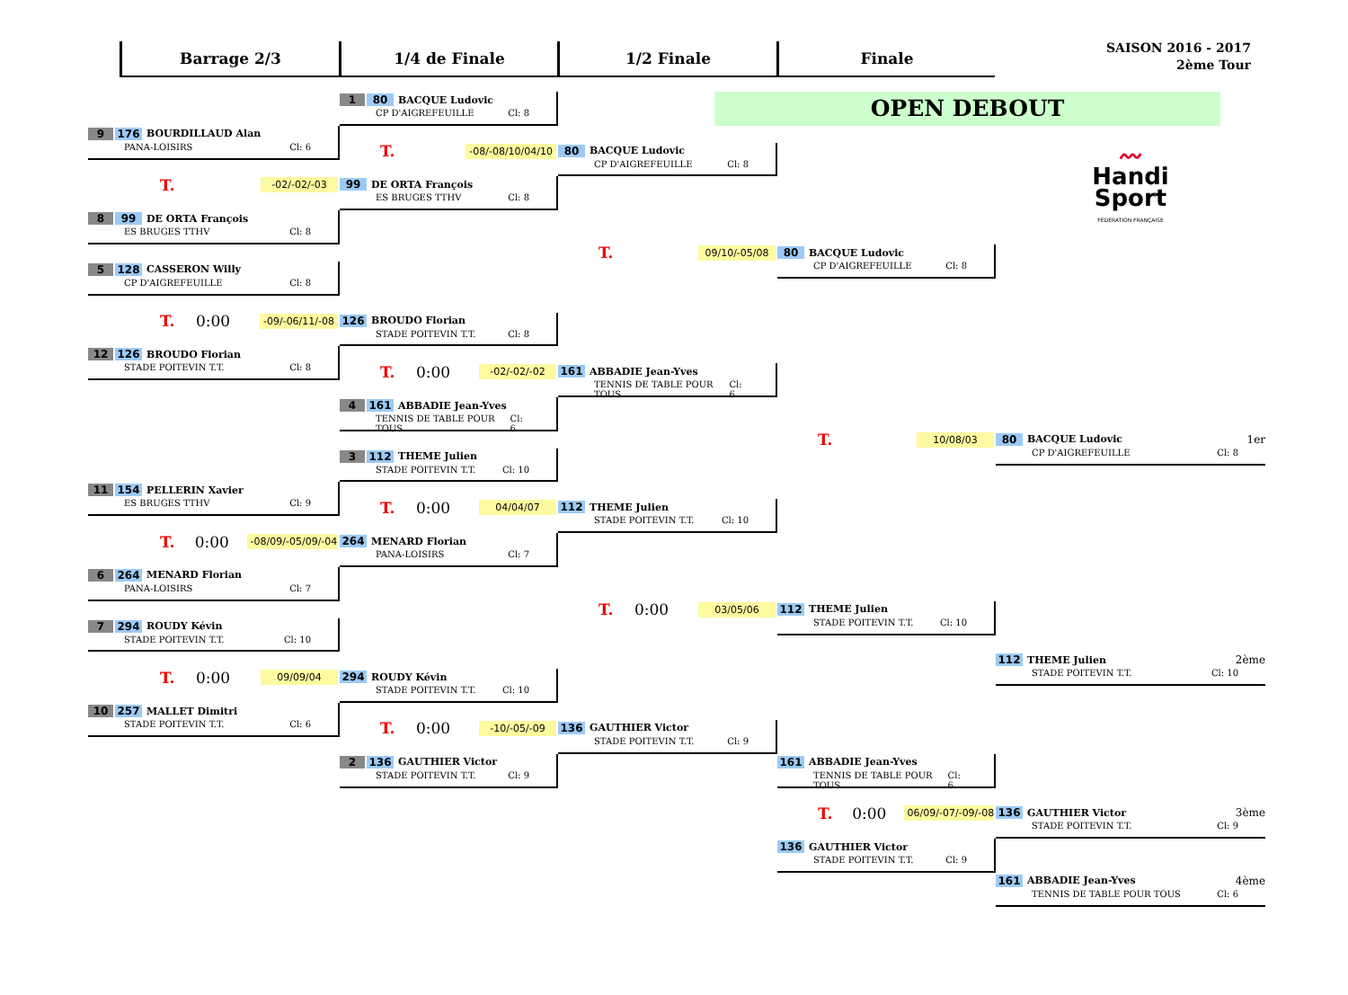Barrage 2/3
1/4 de Finale
1/2 Finale
Finale
SAISON 2016 - 2017
2ème Tour
1 80 BACQUE Ludovic
CP D'AIGREFEUILLE Cl: 8
OPEN DEBOUT
9 176 BOURDILLAUD Alan
PANA-LOISIRS Cl: 6
〰
Handi
Sport
FÉDÉRATION FRANÇAISE
T. -08/-08/10/04/10
80 BACQUE Ludovic
CP D'AIGREFEUILLE Cl: 8
T. -02/-02/-03
99 DE ORTA François
ES BRUGES TTHV Cl: 8
8 99 DE ORTA François
ES BRUGES TTHV Cl: 8
T. 09/10/-05/08
80 BACQUE Ludovic
CP D'AIGREFEUILLE Cl: 8
5 128 CASSERON Willy
CP D'AIGREFEUILLE Cl: 8
T. 0:00 -09/-06/11/-08
126 BROUDO Florian
STADE POITEVIN T.T. Cl: 8
12 126 BROUDO Florian
STADE POITEVIN T.T. Cl: 8
T. 0:00 -02/-02/-02
161 ABBADIE Jean-Yves
TENNIS DE TABLE POUR TOUS Cl: 6
4 161 ABBADIE Jean-Yves
TENNIS DE TABLE POUR TOUS Cl: 6
T. 10/08/03
80 BACQUE Ludovic 1er
CP D'AIGREFEUILLE Cl: 8
3 112 THEME Julien
STADE POITEVIN T.T. Cl: 10
11 154 PELLERIN Xavier
ES BRUGES TTHV Cl: 9
T. 0:00 04/04/07
112 THEME Julien
STADE POITEVIN T.T. Cl: 10
T. 0:00 -08/09/-05/09/-04
264 MENARD Florian
PANA-LOISIRS Cl: 7
6 264 MENARD Florian
PANA-LOISIRS Cl: 7
T. 0:00 03/05/06
112 THEME Julien
STADE POITEVIN T.T. Cl: 10
7 294 ROUDY Kévin
STADE POITEVIN T.T. Cl: 10
112 THEME Julien 2ème
STADE POITEVIN T.T. Cl: 10
T. 0:00 09/09/04
294 ROUDY Kévin
STADE POITEVIN T.T. Cl: 10
10 257 MALLET Dimitri
STADE POITEVIN T.T. Cl: 6
T. 0:00 -10/-05/-09
136 GAUTHIER Victor
STADE POITEVIN T.T. Cl: 9
2 136 GAUTHIER Victor
STADE POITEVIN T.T. Cl: 9
161 ABBADIE Jean-Yves
TENNIS DE TABLE POUR TOUS Cl: 6
T. 0:00 06/09/-07/-09/-08
136 GAUTHIER Victor 3ème
STADE POITEVIN T.T. Cl: 9
136 GAUTHIER Victor
STADE POITEVIN T.T. Cl: 9
161 ABBADIE Jean-Yves 4ème
TENNIS DE TABLE POUR TOUS Cl: 6